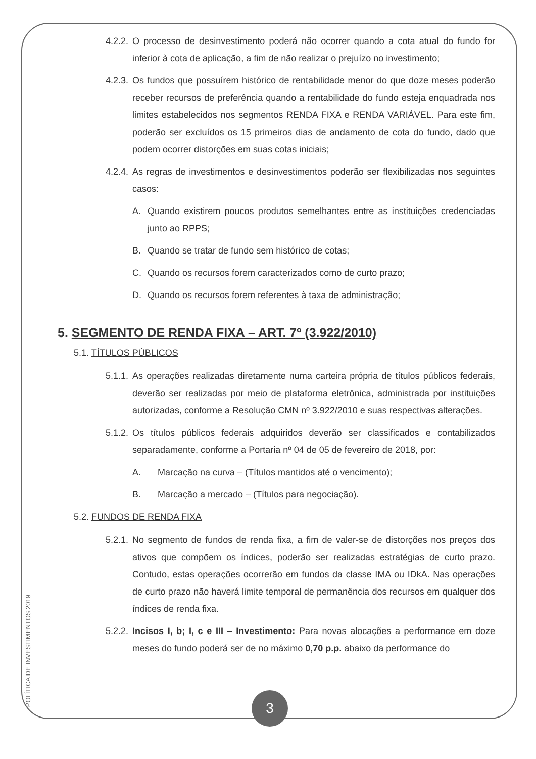4.2.2. O processo de desinvestimento poderá não ocorrer quando a cota atual do fundo for inferior à cota de aplicação, a fim de não realizar o prejuízo no investimento;
4.2.3. Os fundos que possuírem histórico de rentabilidade menor do que doze meses poderão receber recursos de preferência quando a rentabilidade do fundo esteja enquadrada nos limites estabelecidos nos segmentos RENDA FIXA e RENDA VARIÁVEL. Para este fim, poderão ser excluídos os 15 primeiros dias de andamento de cota do fundo, dado que podem ocorrer distorções em suas cotas iniciais;
4.2.4. As regras de investimentos e desinvestimentos poderão ser flexibilizadas nos seguintes casos:
A. Quando existirem poucos produtos semelhantes entre as instituições credenciadas junto ao RPPS;
B. Quando se tratar de fundo sem histórico de cotas;
C. Quando os recursos forem caracterizados como de curto prazo;
D. Quando os recursos forem referentes à taxa de administração;
5. SEGMENTO DE RENDA FIXA – ART. 7º (3.922/2010)
5.1. TÍTULOS PÚBLICOS
5.1.1. As operações realizadas diretamente numa carteira própria de títulos públicos federais, deverão ser realizadas por meio de plataforma eletrônica, administrada por instituições autorizadas, conforme a Resolução CMN nº 3.922/2010 e suas respectivas alterações.
5.1.2. Os títulos públicos federais adquiridos deverão ser classificados e contabilizados separadamente, conforme a Portaria nº 04 de 05 de fevereiro de 2018, por:
A. Marcação na curva – (Títulos mantidos até o vencimento);
B. Marcação a mercado – (Títulos para negociação).
5.2. FUNDOS DE RENDA FIXA
5.2.1. No segmento de fundos de renda fixa, a fim de valer-se de distorções nos preços dos ativos que compõem os índices, poderão ser realizadas estratégias de curto prazo. Contudo, estas operações ocorrerão em fundos da classe IMA ou IDkA. Nas operações de curto prazo não haverá limite temporal de permanência dos recursos em qualquer dos índices de renda fixa.
5.2.2. Incisos I, b; I, c e III – Investimento: Para novas alocações a performance em doze meses do fundo poderá ser de no máximo 0,70 p.p. abaixo da performance do
POLÍTICA DE INVESTIMENTOS 2019
3